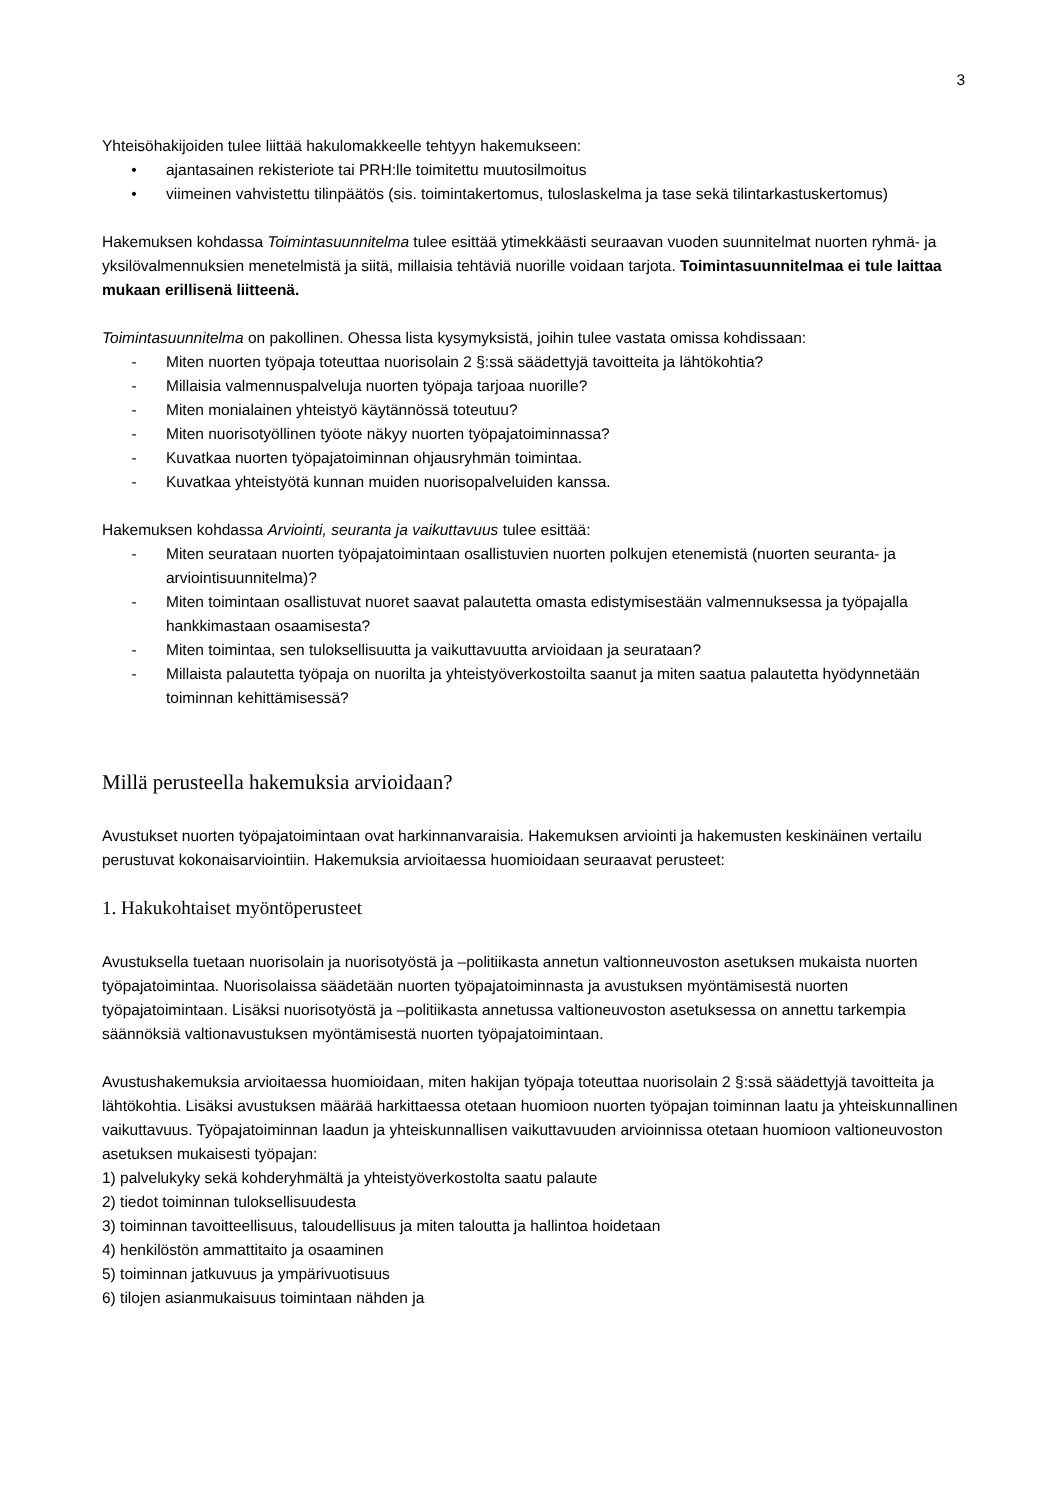3
Yhteisöhakijoiden tulee liittää hakulomakkeelle tehtyyn hakemukseen:
• ajantasainen rekisteriote tai PRH:lle toimitettu muutosilmoitus
• viimeinen vahvistettu tilinpäätös (sis. toimintakertomus, tuloslaskelma ja tase sekä tilintarkastuskertomus)
Hakemuksen kohdassa Toimintasuunnitelma tulee esittää ytimekkäästi seuraavan vuoden suunnitelmat nuorten ryhmä- ja yksilövalmennuksien menetelmistä ja siitä, millaisia tehtäviä nuorille voidaan tarjota. Toimintasuunnitelmaa ei tule laittaa mukaan erillisenä liitteenä.
Toimintasuunnitelma on pakollinen. Ohessa lista kysymyksistä, joihin tulee vastata omissa kohdissaan:
- Miten nuorten työpaja toteuttaa nuorisolain 2 §:ssä säädettyjä tavoitteita ja lähtökohtia?
- Millaisia valmennuspalveluja nuorten työpaja tarjoaa nuorille?
- Miten monialainen yhteistyö käytännössä toteutuu?
- Miten nuorisotyöllinen työote näkyy nuorten työpajatoiminnassa?
- Kuvatkaa nuorten työpajatoiminnan ohjausryhmän toimintaa.
- Kuvatkaa yhteistyötä kunnan muiden nuorisopalveluiden kanssa.
Hakemuksen kohdassa Arviointi, seuranta ja vaikuttavuus tulee esittää:
- Miten seurataan nuorten työpajatoimintaan osallistuvien nuorten polkujen etenemistä (nuorten seuranta- ja arviointisuunnitelma)?
- Miten toimintaan osallistuvat nuoret saavat palautetta omasta edistymisestään valmennuksessa ja työpajalla hankkimastaan osaamisesta?
- Miten toimintaa, sen tuloksellisuutta ja vaikuttavuutta arvioidaan ja seurataan?
- Millaista palautetta työpaja on nuorilta ja yhteistyöverkostoilta saanut ja miten saatua palautetta hyödynnetään toiminnan kehittämisessä?
Millä perusteella hakemuksia arvioidaan?
Avustukset nuorten työpajatoimintaan ovat harkinnanvaraisia. Hakemuksen arviointi ja hakemusten keskinäinen vertailu perustuvat kokonaisarviointiin. Hakemuksia arvioitaessa huomioidaan seuraavat perusteet:
1. Hakukohtaiset myöntöperusteet
Avustuksella tuetaan nuorisolain ja nuorisotyöstä ja –politiikasta annetun valtionneuvoston asetuksen mukaista nuorten työpajatoimintaa. Nuorisolaissa säädetään nuorten työpajatoiminnasta ja avustuksen myöntämisestä nuorten työpajatoimintaan. Lisäksi nuorisotyöstä ja –politiikasta annetussa valtioneuvoston asetuksessa on annettu tarkempia säännöksiä valtionavustuksen myöntämisestä nuorten työpajatoimintaan.
Avustushakemuksia arvioitaessa huomioidaan, miten hakijan työpaja toteuttaa nuorisolain 2 §:ssä säädettyjä tavoitteita ja lähtökohtia. Lisäksi avustuksen määrää harkittaessa otetaan huomioon nuorten työpajan toiminnan laatu ja yhteiskunnallinen vaikuttavuus. Työpajatoiminnan laadun ja yhteiskunnallisen vaikuttavuuden arvioinnissa otetaan huomioon valtioneuvoston asetuksen mukaisesti työpajan:
1) palvelukyky sekä kohderyhmältä ja yhteistyöverkostolta saatu palaute
2) tiedot toiminnan tuloksellisuudesta
3) toiminnan tavoitteellisuus, taloudellisuus ja miten taloutta ja hallintoa hoidetaan
4) henkilöstön ammattitaito ja osaaminen
5) toiminnan jatkuvuus ja ympärivuotisuus
6) tilojen asianmukaisuus toimintaan nähden ja